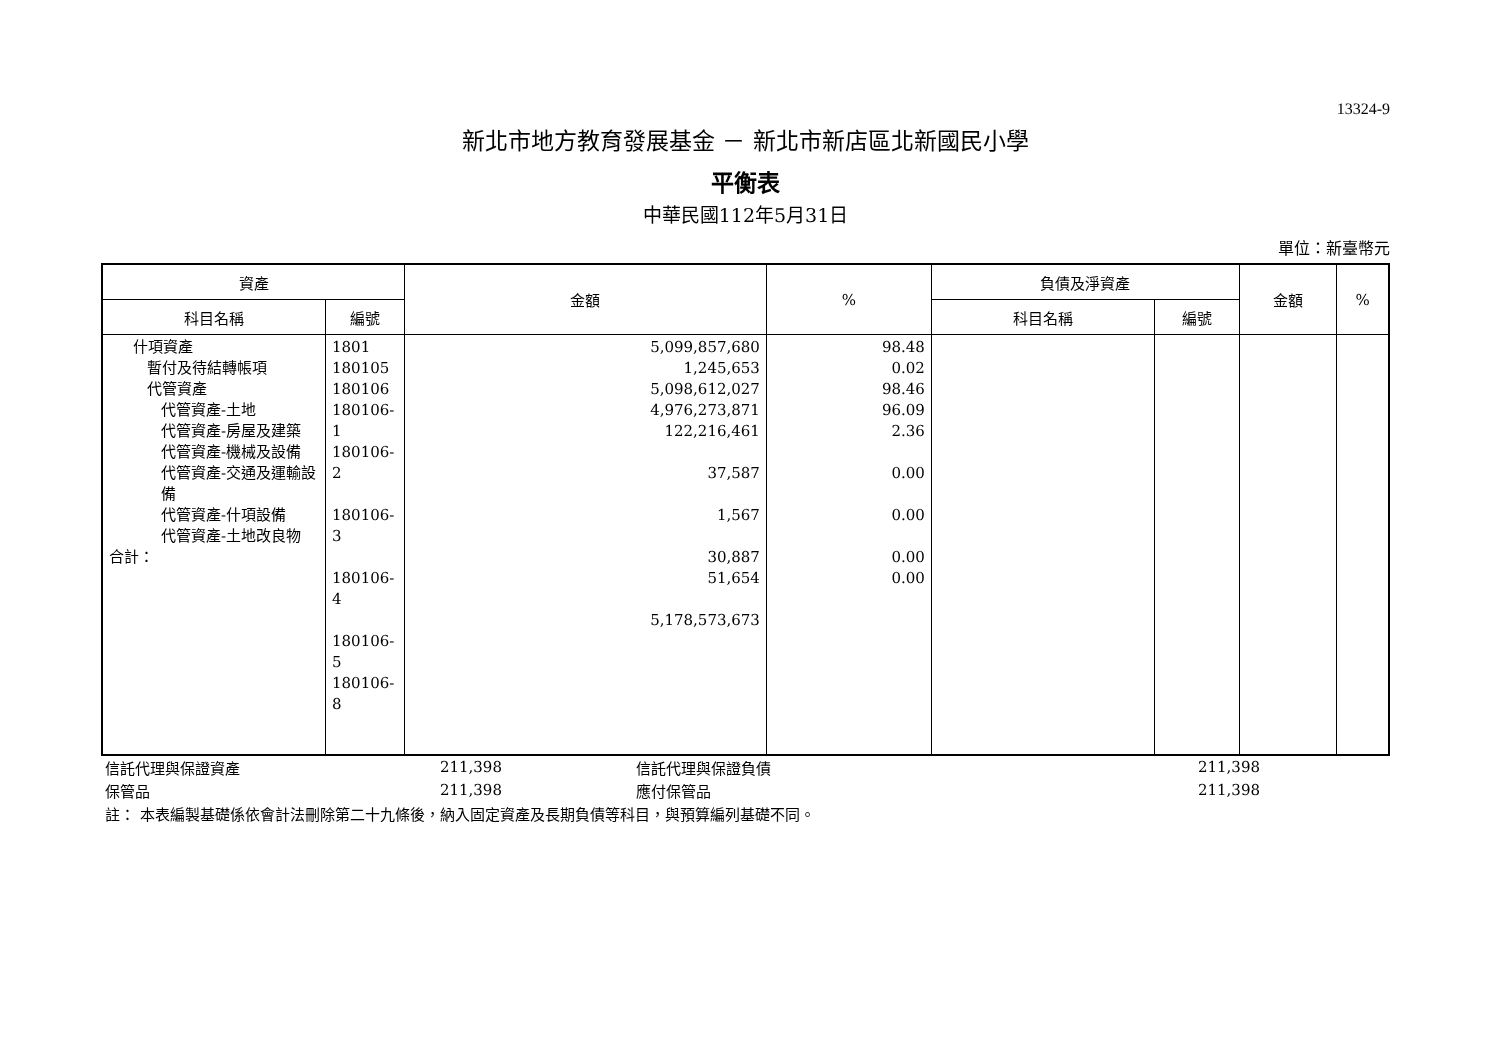13324-9
新北市地方教育發展基金 － 新北市新店區北新國民小學
平衡表
中華民國112年5月31日
單位：新臺幣元
| 資產 | | 金額 | % | 負債及淨資產 | | 金額 | % |
| --- | --- | --- | --- | --- | --- | --- | --- |
| 科目名稱 | 編號 | | | 科目名稱 | 編號 | | |
| 什項資產 暫付及待結轉帳項 代管資產 代管資產-土地 代管資產-房屋及建築 代管資產-機械及設備 代管資產-交通及運輸設備 代管資產-什項設備 代管資產-土地改良物 合計： | 1801 180105 180106 180106-1 180106-2 180106-3 180106-4 180106-5 180106-8 | 5,099,857,680 1,245,653 5,098,612,027 4,976,273,871 122,216,461 37,587 1,567 30,887 51,654 5,178,573,673 | 98.48 0.02 98.46 96.09 2.36 0.00 0.00 0.00 0.00 | | | | |
| 信託代理與保證資產 | 211,398 | 信託代理與保證負債 | 211,398 |
| 保管品 | 211,398 | 應付保管品 | 211,398 |
| 註： 本表編製基礎係依會計法刪除第二十九條後，納入固定資產及長期負債等科目，與預算編列基礎不同。 | | | |